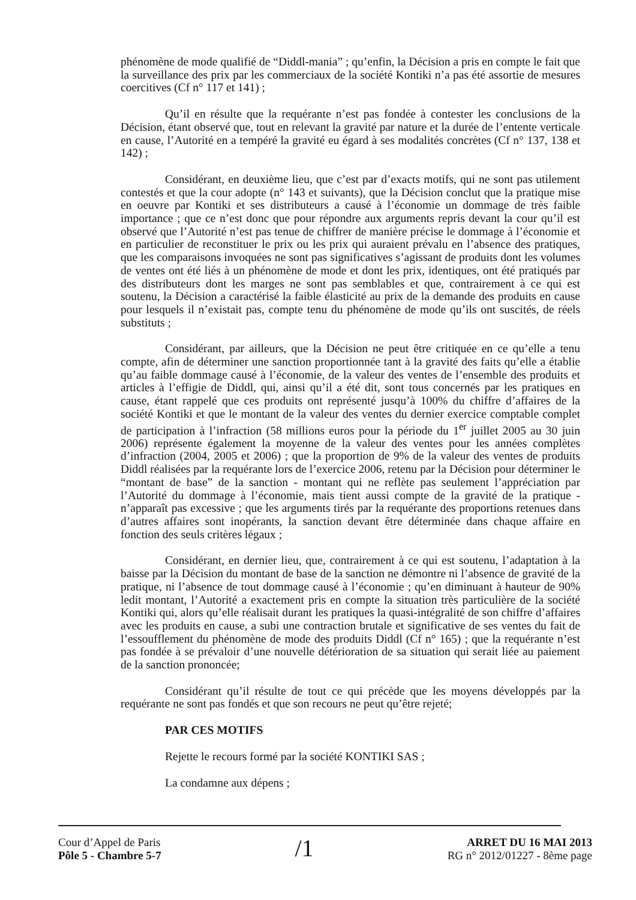phénomène de mode qualifié de “Diddl-mania” ; qu’enfin, la Décision a pris en compte le fait que la surveillance des prix par les commerciaux de la société Kontiki n’a pas été assortie de mesures coercitives (Cf n° 117 et 141) ;
Qu’il en résulte que la requérante n’est pas fondée à contester les conclusions de la Décision, étant observé que, tout en relevant la gravité par nature et la durée de l’entente verticale en cause, l’Autorité en a tempéré la gravité eu égard à ses modalités concrètes (Cf n° 137, 138 et 142) ;
Considérant, en deuxième lieu, que c’est par d’exacts motifs, qui ne sont pas utilement contestés et que la cour adopte (n° 143 et suivants), que la Décision conclut que la pratique mise en oeuvre par Kontiki et ses distributeurs a causé à l’économie un dommage de très faible importance ; que ce n’est donc que pour répondre aux arguments repris devant la cour qu’il est observé que l’Autorité n’est pas tenue de chiffrer de manière précise le dommage à l’économie et en particulier de reconstituer le prix ou les prix qui auraient prévalu en l’absence des pratiques, que les comparaisons invoquées ne sont pas significatives s’agissant de produits dont les volumes de ventes ont été liés à un phénomène de mode et dont les prix, identiques, ont été pratiqués par des distributeurs dont les marges ne sont pas semblables et que, contrairement à ce qui est soutenu, la Décision a caractérisé la faible élasticité au prix de la demande des produits en cause pour lesquels il n’existait pas, compte tenu du phénomène de mode qu’ils ont suscités, de réels substituts ;
Considérant, par ailleurs, que la Décision ne peut être critiquée en ce qu’elle a tenu compte, afin de déterminer une sanction proportionnée tant à la gravité des faits qu’elle a établie qu’au faible dommage causé à l’économie, de la valeur des ventes de l’ensemble des produits et articles à l’effigie de Diddl, qui, ainsi qu’il a été dit, sont tous concernés par les pratiques en cause, étant rappelé que ces produits ont représenté jusqu’à 100% du chiffre d’affaires de la société Kontiki et que le montant de la valeur des ventes du dernier exercice comptable complet de participation à l’infraction (58 millions euros pour la période du 1<sup>er</sup> juillet 2005 au 30 juin 2006) représente également la moyenne de la valeur des ventes pour les années complètes d’infraction (2004, 2005 et 2006) ; que la proportion de 9% de la valeur des ventes de produits Diddl réalisées par la requérante lors de l’exercice 2006, retenu par la Décision pour déterminer le “montant de base” de la sanction - montant qui ne reflète pas seulement l’appréciation par l’Autorité du dommage à l’économie, mais tient aussi compte de la gravité de la pratique - n’apparaît pas excessive ; que les arguments tirés par la requérante des proportions retenues dans d’autres affaires sont inopérants, la sanction devant être déterminée dans chaque affaire en fonction des seuls critères légaux ;
Considérant, en dernier lieu, que, contrairement à ce qui est soutenu, l’adaptation à la baisse par la Décision du montant de base de la sanction ne démontre ni l’absence de gravité de la pratique, ni l’absence de tout dommage causé à l’économie ; qu’en diminuant à hauteur de 90% ledit montant, l’Autorité a exactement pris en compte la situation très particulière de la société Kontiki qui, alors qu’elle réalisait durant les pratiques la quasi-intégralité de son chiffre d’affaires avec les produits en cause, a subi une contraction brutale et significative de ses ventes du fait de l’essoufflement du phénomène de mode des produits Diddl (Cf n° 165) ; que la requérante n’est pas fondée à se prévaloir d’une nouvelle détérioration de sa situation qui serait liée au paiement de la sanction prononcée;
Considérant qu’il résulte de tout ce qui précède que les moyens développés par la requérante ne sont pas fondés et que son recours ne peut qu’être rejeté;
PAR CES MOTIFS
Rejette le recours formé par la société KONTIKI SAS ;
La condamne aux dépens ;
Cour d’Appel de Paris
Pôle 5 - Chambre 5-7
/1
ARRET DU 16 MAI 2013
RG n° 2012/01227 - 8ème page